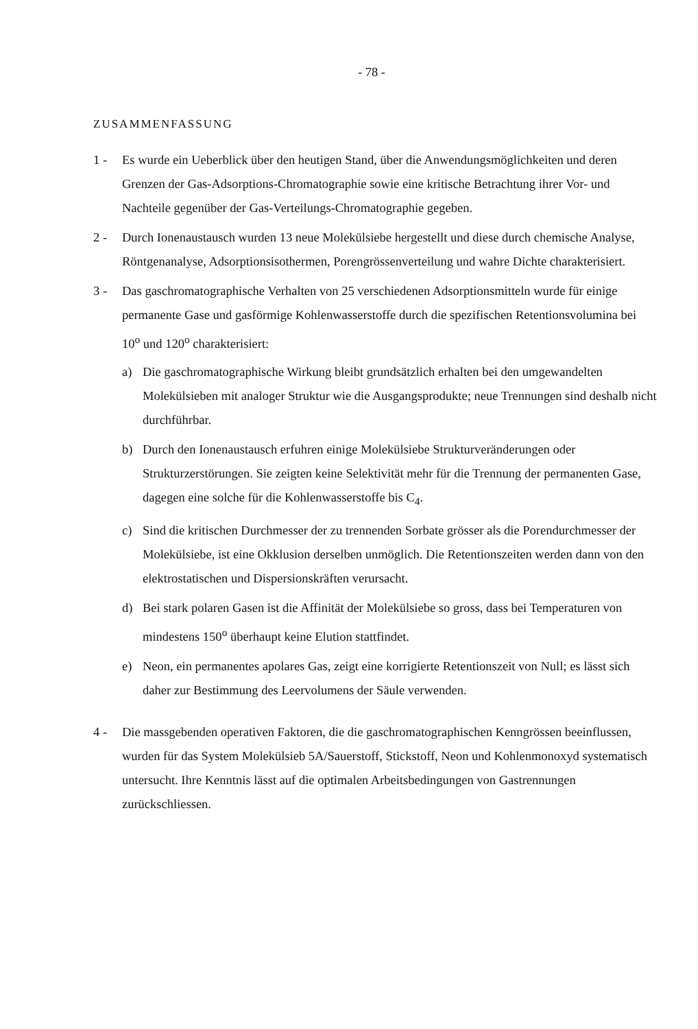- 78 -
ZUSAMMENFASSUNG
1 - Es wurde ein Ueberblick über den heutigen Stand, über die Anwendungsmöglichkeiten und deren Grenzen der Gas-Adsorptions-Chromatographie sowie eine kritische Betrachtung ihrer Vor- und Nachteile gegenüber der Gas-Verteilungs-Chromatographie gegeben.
2 - Durch Ionenaustausch wurden 13 neue Molekülsiebe hergestellt und diese durch chemische Analyse, Röntgenanalyse, Adsorptionsisothermen, Porengrössenverteilung und wahre Dichte charakterisiert.
3 - Das gaschromatographische Verhalten von 25 verschiedenen Adsorptionsmitteln wurde für einige permanente Gase und gasförmige Kohlenwasserstoffe durch die spezifischen Retentionsvolumina bei 10<sup>o</sup> und 120<sup>o</sup> charakterisiert:
a) Die gaschromatographische Wirkung bleibt grundsätzlich erhalten bei den umgewandelten Molekülsieben mit analoger Struktur wie die Ausgangsprodukte; neue Trennungen sind deshalb nicht durchführbar.
b) Durch den Ionenaustausch erfuhren einige Molekülsiebe Strukturveränderungen oder Strukturzerstörungen. Sie zeigten keine Selektivität mehr für die Trennung der permanenten Gase, dagegen eine solche für die Kohlenwasserstoffe bis C<sub>4</sub>.
c) Sind die kritischen Durchmesser der zu trennenden Sorbate grösser als die Porendurchmesser der Molekülsiebe, ist eine Okklusion derselben unmöglich. Die Retentionszeiten werden dann von den elektrostatischen und Dispersionskräften verursacht.
d) Bei stark polaren Gasen ist die Affinität der Molekülsiebe so gross, dass bei Temperaturen von mindestens 150<sup>o</sup> überhaupt keine Elution stattfindet.
e) Neon, ein permanentes apolares Gas, zeigt eine korrigierte Retentionszeit von Null; es lässt sich daher zur Bestimmung des Leervolumens der Säule verwenden.
4 - Die massgebenden operativen Faktoren, die die gaschromatographischen Kenngrössen beeinflussen, wurden für das System Molekülsieb 5A/Sauerstoff, Stickstoff, Neon und Kohlenmonoxyd systematisch untersucht. Ihre Kenntnis lässt auf die optimalen Arbeitsbedingungen von Gastrennungen zurückschliessen.